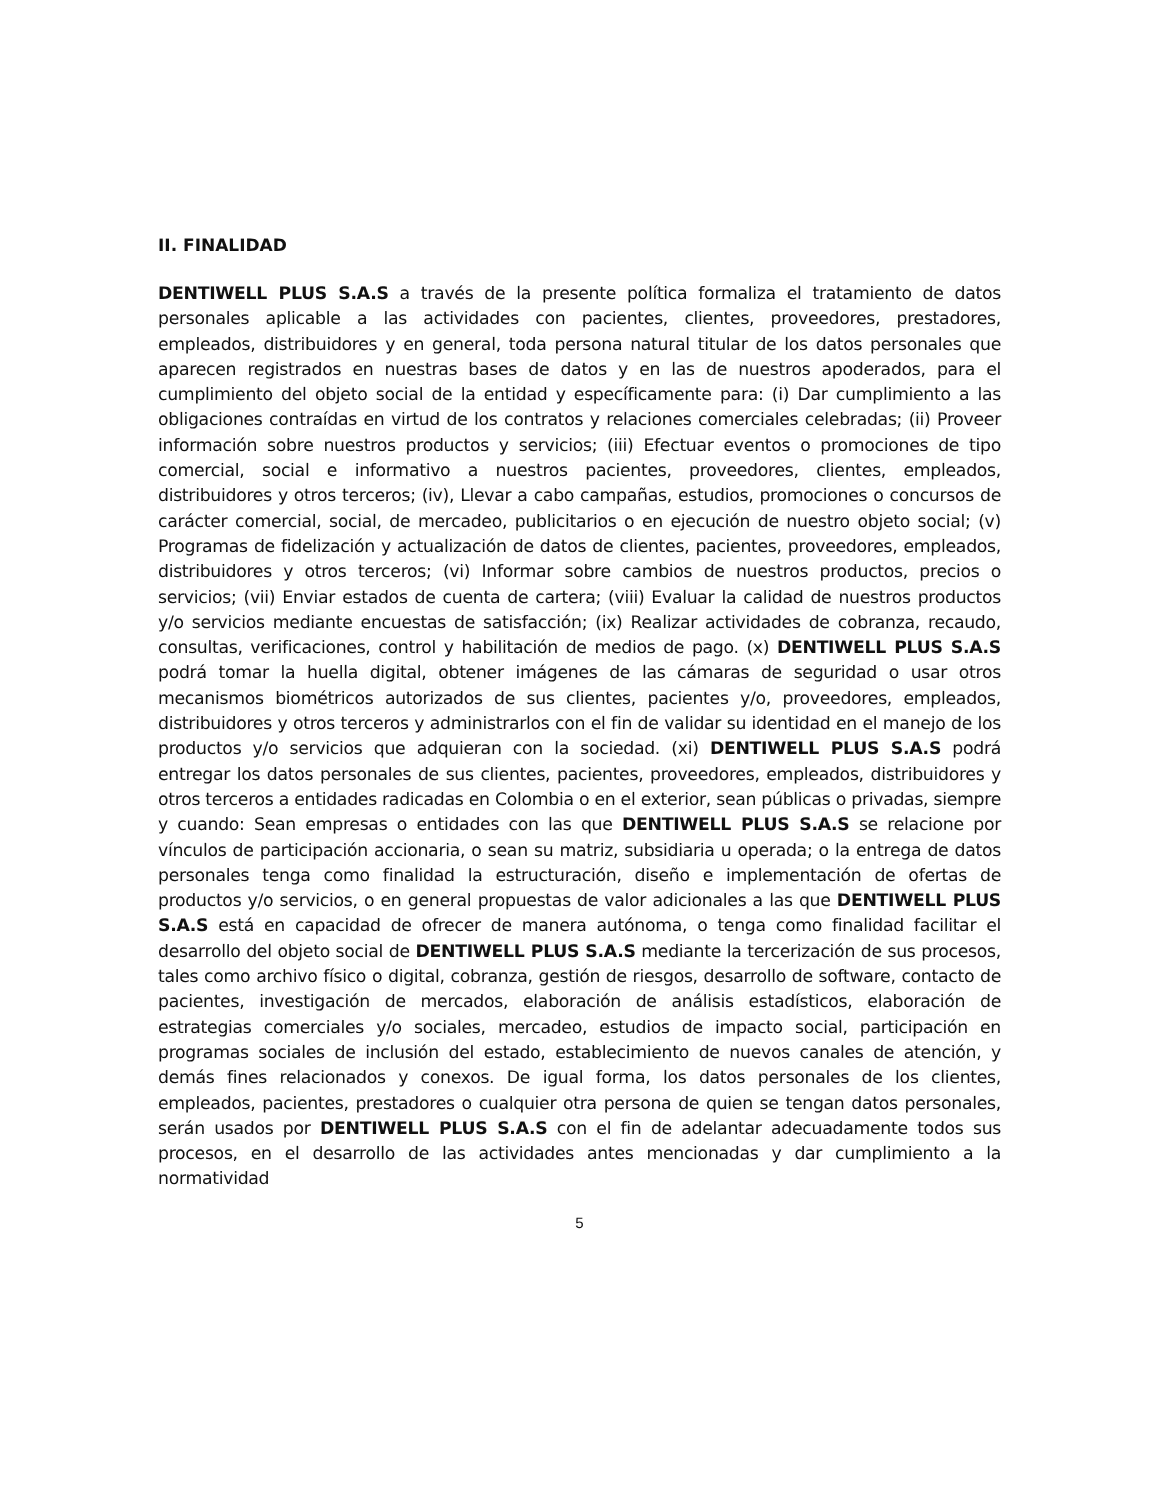II. FINALIDAD
DENTIWELL PLUS S.A.S a través de la presente política formaliza el tratamiento de datos personales aplicable a las actividades con pacientes, clientes, proveedores, prestadores, empleados, distribuidores y en general, toda persona natural titular de los datos personales que aparecen registrados en nuestras bases de datos y en las de nuestros apoderados, para el cumplimiento del objeto social de la entidad y específicamente para: (i) Dar cumplimiento a las obligaciones contraídas en virtud de los contratos y relaciones comerciales celebradas; (ii) Proveer información sobre nuestros productos y servicios; (iii) Efectuar eventos o promociones de tipo comercial, social e informativo a nuestros pacientes, proveedores, clientes, empleados, distribuidores y otros terceros; (iv), Llevar a cabo campañas, estudios, promociones o concursos de carácter comercial, social, de mercadeo, publicitarios o en ejecución de nuestro objeto social; (v) Programas de fidelización y actualización de datos de clientes, pacientes, proveedores, empleados, distribuidores y otros terceros; (vi) Informar sobre cambios de nuestros productos, precios o servicios; (vii) Enviar estados de cuenta de cartera; (viii) Evaluar la calidad de nuestros productos y/o servicios mediante encuestas de satisfacción; (ix) Realizar actividades de cobranza, recaudo, consultas, verificaciones, control y habilitación de medios de pago. (x) DENTIWELL PLUS S.A.S podrá tomar la huella digital, obtener imágenes de las cámaras de seguridad o usar otros mecanismos biométricos autorizados de sus clientes, pacientes y/o, proveedores, empleados, distribuidores y otros terceros y administrarlos con el fin de validar su identidad en el manejo de los productos y/o servicios que adquieran con la sociedad. (xi) DENTIWELL PLUS S.A.S podrá entregar los datos personales de sus clientes, pacientes, proveedores, empleados, distribuidores y otros terceros a entidades radicadas en Colombia o en el exterior, sean públicas o privadas, siempre y cuando: Sean empresas o entidades con las que DENTIWELL PLUS S.A.S se relacione por vínculos de participación accionaria, o sean su matriz, subsidiaria u operada; o la entrega de datos personales tenga como finalidad la estructuración, diseño e implementación de ofertas de productos y/o servicios, o en general propuestas de valor adicionales a las que DENTIWELL PLUS S.A.S está en capacidad de ofrecer de manera autónoma, o tenga como finalidad facilitar el desarrollo del objeto social de DENTIWELL PLUS S.A.S mediante la tercerización de sus procesos, tales como archivo físico o digital, cobranza, gestión de riesgos, desarrollo de software, contacto de pacientes, investigación de mercados, elaboración de análisis estadísticos, elaboración de estrategias comerciales y/o sociales, mercadeo, estudios de impacto social, participación en programas sociales de inclusión del estado, establecimiento de nuevos canales de atención, y demás fines relacionados y conexos. De igual forma, los datos personales de los clientes, empleados, pacientes, prestadores o cualquier otra persona de quien se tengan datos personales, serán usados por DENTIWELL PLUS S.A.S con el fin de adelantar adecuadamente todos sus procesos, en el desarrollo de las actividades antes mencionadas y dar cumplimiento a la normatividad
5